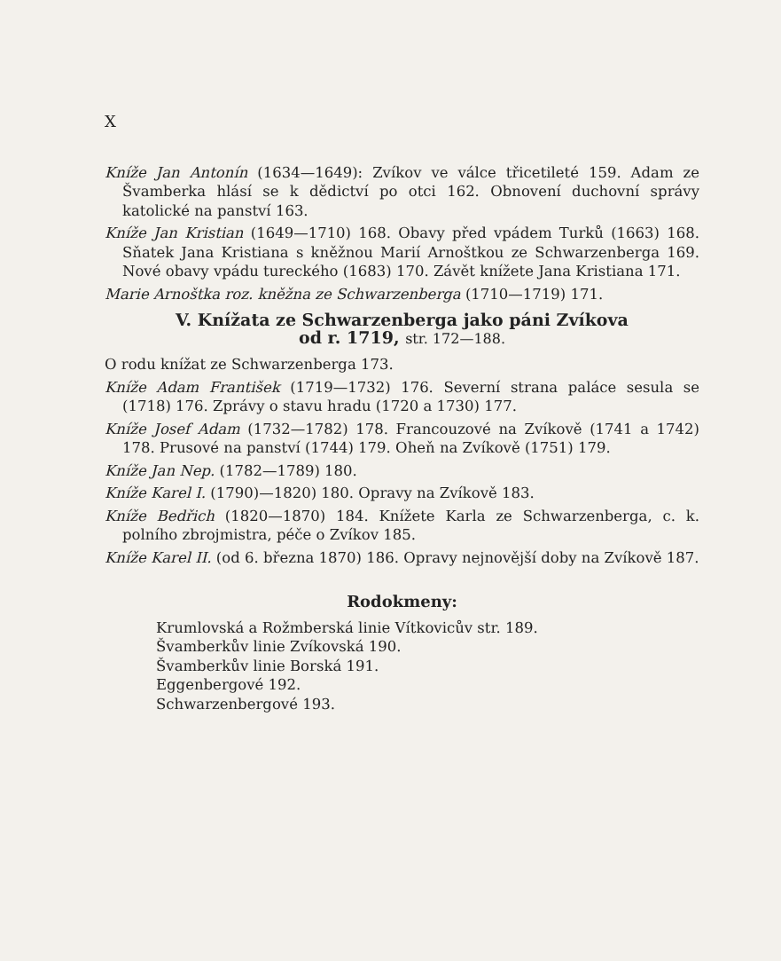X
Kníže Jan Antonín (1634—1649): Zvíkov ve válce třicetileté 159. Adam ze Švamberka hlásí se k dědictví po otci 162. Obnovení duchovní správy katolické na panství 163.
Kníže Jan Kristian (1649—1710) 168. Obavy před vpádem Turků (1663) 168. Sňatek Jana Kristiana s kněžnou Marií Arnoštkou ze Schwarzenberga 169. Nové obavy vpádu tureckého (1683) 170. Závět knížete Jana Kristiana 171.
Marie Arnoštka roz. kněžna ze Schwarzenberga (1710—1719) 171.
V. Knížata ze Schwarzenberga jako páni Zvíkova
od r. 1719, str. 172—188.
O rodu knížat ze Schwarzenberga 173.
Kníže Adam František (1719—1732) 176. Severní strana paláce sesula se (1718) 176. Zprávy o stavu hradu (1720 a 1730) 177.
Kníže Josef Adam (1732—1782) 178. Francouzové na Zvíkově (1741 a 1742) 178. Prusové na panství (1744) 179. Oheň na Zvíkově (1751) 179.
Kníže Jan Nep. (1782—1789) 180.
Kníže Karel I. (1790)—1820) 180. Opravy na Zvíkově 183.
Kníže Bedřich (1820—1870) 184. Knížete Karla ze Schwarzenberga, c. k. polního zbrojmistra, péče o Zvíkov 185.
Kníže Karel II. (od 6. března 1870) 186. Opravy nejnovější doby na Zvíkově 187.
Rodokmeny:
Krumlovská a Rožmberská linie Vítkovicův str. 189.
Švamberkův linie Zvíkovská 190.
Švamberkův linie Borská 191.
Eggenbergové 192.
Schwarzenbergové 193.